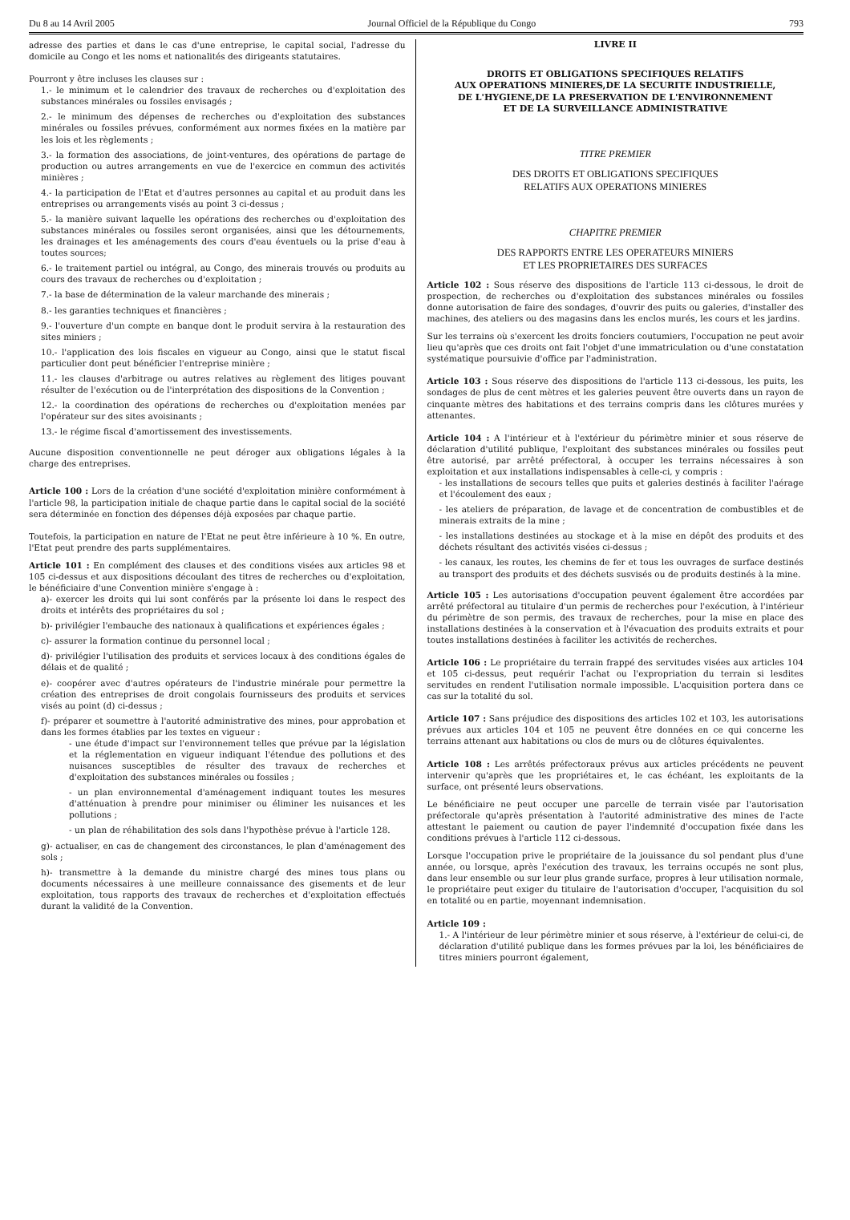Du 8 au 14 Avril 2005 Journal Officiel de la République du Congo 793
adresse des parties et dans le cas d'une entreprise, le capital social, l'adresse du domicile au Congo et les noms et nationalités des dirigeants statutaires.
Pourront y être incluses les clauses sur :
1.- le minimum et le calendrier des travaux de recherches ou d'exploitation des substances minérales ou fossiles envisagés ;
2.- le minimum des dépenses de recherches ou d'exploitation des substances minérales ou fossiles prévues, conformément aux normes fixées en la matière par les lois et les règlements ;
3.- la formation des associations, de joint-ventures, des opérations de partage de production ou autres arrangements en vue de l'exercice en commun des activités minières ;
4.- la participation de l'Etat et d'autres personnes au capital et au produit dans les entreprises ou arrangements visés au point 3 ci-dessus ;
5.- la manière suivant laquelle les opérations des recherches ou d'exploitation des substances minérales ou fossiles seront organisées, ainsi que les détournements, les drainages et les aménagements des cours d'eau éventuels ou la prise d'eau à toutes sources;
6.- le traitement partiel ou intégral, au Congo, des minerais trouvés ou produits au cours des travaux de recherches ou d'exploitation ;
7.- la base de détermination de la valeur marchande des minerais ;
8.- les garanties techniques et financières ;
9.- l'ouverture d'un compte en banque dont le produit servira à la restauration des sites miniers ;
10.- l'application des lois fiscales en vigueur au Congo, ainsi que le statut fiscal particulier dont peut bénéficier l'entreprise minière ;
11.- les clauses d'arbitrage ou autres relatives au règlement des litiges pouvant résulter de l'exécution ou de l'interprétation des dispositions de la Convention ;
12.- la coordination des opérations de recherches ou d'exploitation menées par l'opérateur sur des sites avoisinants ;
13.- le régime fiscal d'amortissement des investissements.
Aucune disposition conventionnelle ne peut déroger aux obligations légales à la charge des entreprises.
Article 100 : Lors de la création d'une société d'exploitation minière conformément à l'article 98, la participation initiale de chaque partie dans le capital social de la société sera déterminée en fonction des dépenses déjà exposées par chaque partie.
Toutefois, la participation en nature de l'Etat ne peut être inférieure à 10 %. En outre, l'Etat peut prendre des parts supplémentaires.
Article 101 : En complément des clauses et des conditions visées aux articles 98 et 105 ci-dessus et aux dispositions découlant des titres de recherches ou d'exploitation, le bénéficiaire d'une Convention minière s'engage à :
a)- exercer les droits qui lui sont conférés par la présente loi dans le respect des droits et intérêts des propriétaires du sol ;
b)- privilégier l'embauche des nationaux à qualifications et expériences égales ;
c)- assurer la formation continue du personnel local ;
d)- privilégier l'utilisation des produits et services locaux à des conditions égales de délais et de qualité ;
e)- coopérer avec d'autres opérateurs de l'industrie minérale pour permettre la création des entreprises de droit congolais fournisseurs des produits et services visés au point (d) ci-dessus ;
f)- préparer et soumettre à l'autorité administrative des mines, pour approbation et dans les formes établies par les textes en vigueur :
- une étude d'impact sur l'environnement telles que prévue par la législation et la réglementation en vigueur indiquant l'étendue des pollutions et des nuisances susceptibles de résulter des travaux de recherches et d'exploitation des substances minérales ou fossiles ;
- un plan environnemental d'aménagement indiquant toutes les mesures d'atténuation à prendre pour minimiser ou éliminer les nuisances et les pollutions ;
- un plan de réhabilitation des sols dans l'hypothèse prévue à l'article 128.
g)- actualiser, en cas de changement des circonstances, le plan d'aménagement des sols ;
h)- transmettre à la demande du ministre chargé des mines tous plans ou documents nécessaires à une meilleure connaissance des gisements et de leur exploitation, tous rapports des travaux de recherches et d'exploitation effectués durant la validité de la Convention.
LIVRE II
DROITS ET OBLIGATIONS SPECIFIQUES RELATIFS
AUX OPERATIONS MINIERES,DE LA SECURITE INDUSTRIELLE,
DE L'HYGIENE,DE LA PRESERVATION DE L'ENVIRONNEMENT
ET DE LA SURVEILLANCE ADMINISTRATIVE
TITRE PREMIER
DES DROITS ET OBLIGATIONS SPECIFIQUES
RELATIFS AUX OPERATIONS MINIERES
CHAPITRE PREMIER
DES RAPPORTS ENTRE LES OPERATEURS MINIERS
ET LES PROPRIETAIRES DES SURFACES
Article 102 : Sous réserve des dispositions de l'article 113 ci-dessous, le droit de prospection, de recherches ou d'exploitation des substances minérales ou fossiles donne autorisation de faire des sondages, d'ouvrir des puits ou galeries, d'installer des machines, des ateliers ou des magasins dans les enclos murés, les cours et les jardins.
Sur les terrains où s'exercent les droits fonciers coutumiers, l'occupation ne peut avoir lieu qu'après que ces droits ont fait l'objet d'une immatriculation ou d'une constatation systématique poursuivie d'office par l'administration.
Article 103 : Sous réserve des dispositions de l'article 113 ci-dessous, les puits, les sondages de plus de cent mètres et les galeries peuvent être ouverts dans un rayon de cinquante mètres des habitations et des terrains compris dans les clôtures murées y attenantes.
Article 104 : A l'intérieur et à l'extérieur du périmètre minier et sous réserve de déclaration d'utilité publique, l'exploitant des substances minérales ou fossiles peut être autorisé, par arrêté préfectoral, à occuper les terrains nécessaires à son exploitation et aux installations indispensables à celle-ci, y compris :
- les installations de secours telles que puits et galeries destinés à faciliter l'aérage et l'écoulement des eaux ;
- les ateliers de préparation, de lavage et de concentration de combustibles et de minerais extraits de la mine ;
- les installations destinées au stockage et à la mise en dépôt des produits et des déchets résultant des activités visées ci-dessus ;
- les canaux, les routes, les chemins de fer et tous les ouvrages de surface destinés au transport des produits et des déchets susvisés ou de produits destinés à la mine.
Article 105 : Les autorisations d'occupation peuvent également être accordées par arrêté préfectoral au titulaire d'un permis de recherches pour l'exécution, à l'intérieur du périmètre de son permis, des travaux de recherches, pour la mise en place des installations destinées à la conservation et à l'évacuation des produits extraits et pour toutes installations destinées à faciliter les activités de recherches.
Article 106 : Le propriétaire du terrain frappé des servitudes visées aux articles 104 et 105 ci-dessus, peut requérir l'achat ou l'expropriation du terrain si lesdites servitudes en rendent l'utilisation normale impossible. L'acquisition portera dans ce cas sur la totalité du sol.
Article 107 : Sans préjudice des dispositions des articles 102 et 103, les autorisations prévues aux articles 104 et 105 ne peuvent être données en ce qui concerne les terrains attenant aux habitations ou clos de murs ou de clôtures équivalentes.
Article 108 : Les arrêtés préfectoraux prévus aux articles précédents ne peuvent intervenir qu'après que les propriétaires et, le cas échéant, les exploitants de la surface, ont présenté leurs observations.
Le bénéficiaire ne peut occuper une parcelle de terrain visée par l'autorisation préfectorale qu'après présentation à l'autorité administrative des mines de l'acte attestant le paiement ou caution de payer l'indemnité d'occupation fixée dans les conditions prévues à l'article 112 ci-dessous.
Lorsque l'occupation prive le propriétaire de la jouissance du sol pendant plus d'une année, ou lorsque, après l'exécution des travaux, les terrains occupés ne sont plus, dans leur ensemble ou sur leur plus grande surface, propres à leur utilisation normale, le propriétaire peut exiger du titulaire de l'autorisation d'occuper, l'acquisition du sol en totalité ou en partie, moyennant indemnisation.
Article 109 :
1.- A l'intérieur de leur périmètre minier et sous réserve, à l'extérieur de celui-ci, de déclaration d'utilité publique dans les formes prévues par la loi, les bénéficiaires de titres miniers pourront également,